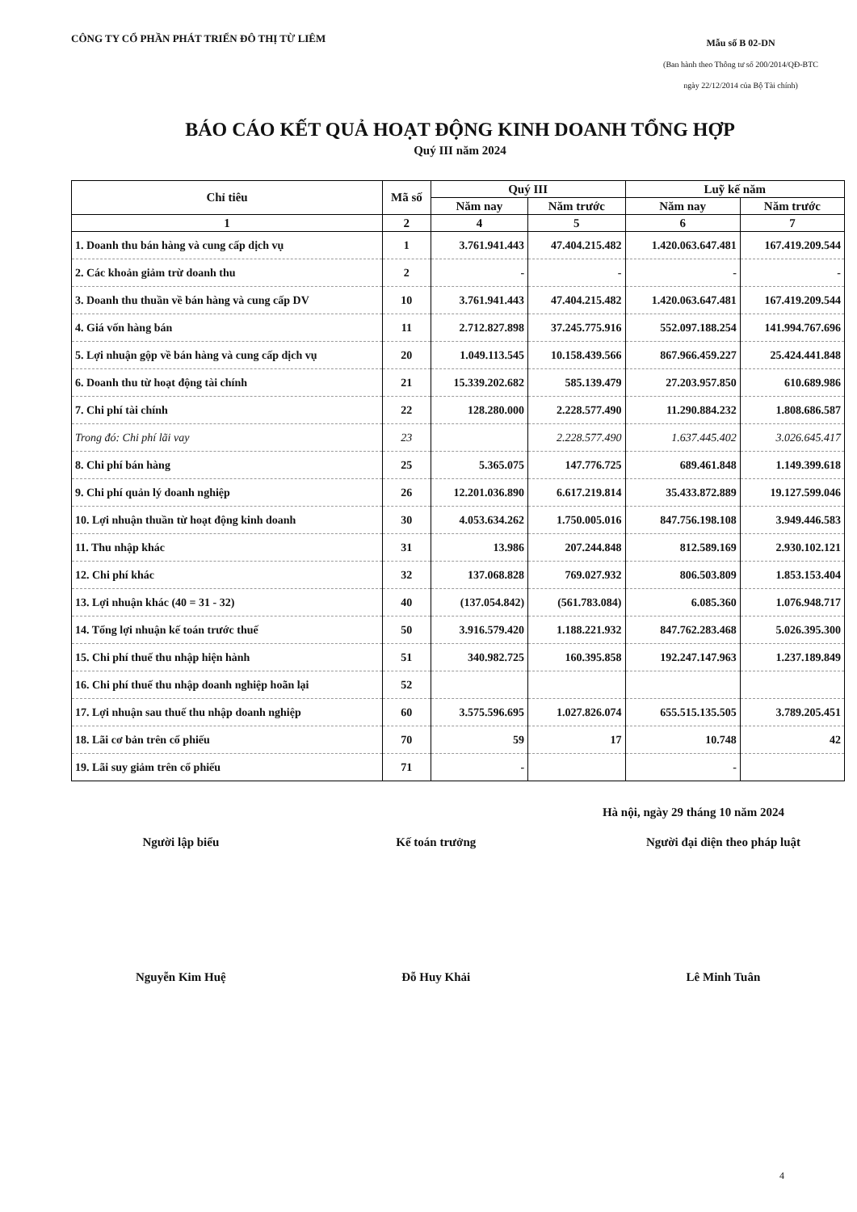CÔNG TY CỔ PHẦN PHÁT TRIỂN ĐÔ THỊ TỪ LIÊM
Mẫu số B 02-DN
(Ban hành theo Thông tư số 200/2014/QĐ-BTC
ngày 22/12/2014 của Bộ Tài chính)
BÁO CÁO KẾT QUẢ HOẠT ĐỘNG KINH DOANH TỔNG HỢP
Quý III năm 2024
| Chỉ tiêu | Mã số | Quý III | | Luỹ kế năm | |
| --- | --- | --- | --- | --- | --- |
| | | Năm nay | Năm trước | Năm nay | Năm trước |
| 1 | 2 | 4 | 5 | 6 | 7 |
| 1. Doanh thu bán hàng và cung cấp dịch vụ | 1 | 3.761.941.443 | 47.404.215.482 | 1.420.063.647.481 | 167.419.209.544 |
| 2. Các khoản giảm trừ doanh thu | 2 | - | - | - | - |
| 3. Doanh thu thuần về bán hàng và cung cấp DV | 10 | 3.761.941.443 | 47.404.215.482 | 1.420.063.647.481 | 167.419.209.544 |
| 4. Giá vốn hàng bán | 11 | 2.712.827.898 | 37.245.775.916 | 552.097.188.254 | 141.994.767.696 |
| 5. Lợi nhuận gộp về bán hàng và cung cấp dịch vụ | 20 | 1.049.113.545 | 10.158.439.566 | 867.966.459.227 | 25.424.441.848 |
| 6. Doanh thu từ hoạt động tài chính | 21 | 15.339.202.682 | 585.139.479 | 27.203.957.850 | 610.689.986 |
| 7. Chi phí tài chính | 22 | 128.280.000 | 2.228.577.490 | 11.290.884.232 | 1.808.686.587 |
| Trong đó: Chi phí lãi vay | 23 | | 2.228.577.490 | 1.637.445.402 | 3.026.645.417 |
| 8. Chi phí bán hàng | 25 | 5.365.075 | 147.776.725 | 689.461.848 | 1.149.399.618 |
| 9. Chi phí quản lý doanh nghiệp | 26 | 12.201.036.890 | 6.617.219.814 | 35.433.872.889 | 19.127.599.046 |
| 10. Lợi nhuận thuần từ hoạt động kinh doanh | 30 | 4.053.634.262 | 1.750.005.016 | 847.756.198.108 | 3.949.446.583 |
| 11. Thu nhập khác | 31 | 13.986 | 207.244.848 | 812.589.169 | 2.930.102.121 |
| 12. Chi phí khác | 32 | 137.068.828 | 769.027.932 | 806.503.809 | 1.853.153.404 |
| 13. Lợi nhuận khác (40 = 31 - 32) | 40 | (137.054.842) | (561.783.084) | 6.085.360 | 1.076.948.717 |
| 14. Tổng lợi nhuận kế toán trước thuế | 50 | 3.916.579.420 | 1.188.221.932 | 847.762.283.468 | 5.026.395.300 |
| 15. Chi phí thuế thu nhập hiện hành | 51 | 340.982.725 | 160.395.858 | 192.247.147.963 | 1.237.189.849 |
| 16. Chi phí thuế thu nhập doanh nghiệp hoãn lại | 52 | | | | |
| 17. Lợi nhuận sau thuế thu nhập doanh nghiệp | 60 | 3.575.596.695 | 1.027.826.074 | 655.515.135.505 | 3.789.205.451 |
| 18. Lãi cơ bản trên cổ phiếu | 70 | 59 | 17 | 10.748 | 42 |
| 19. Lãi suy giảm trên cổ phiếu | 71 | - | | - | |
Hà nội, ngày 29 tháng 10 năm 2024
Người lập biểu
Nguyễn Kim Huệ
Kế toán trưởng
Đỗ Huy Khải
Người đại diện theo pháp luật
Lê Minh Tuân
4